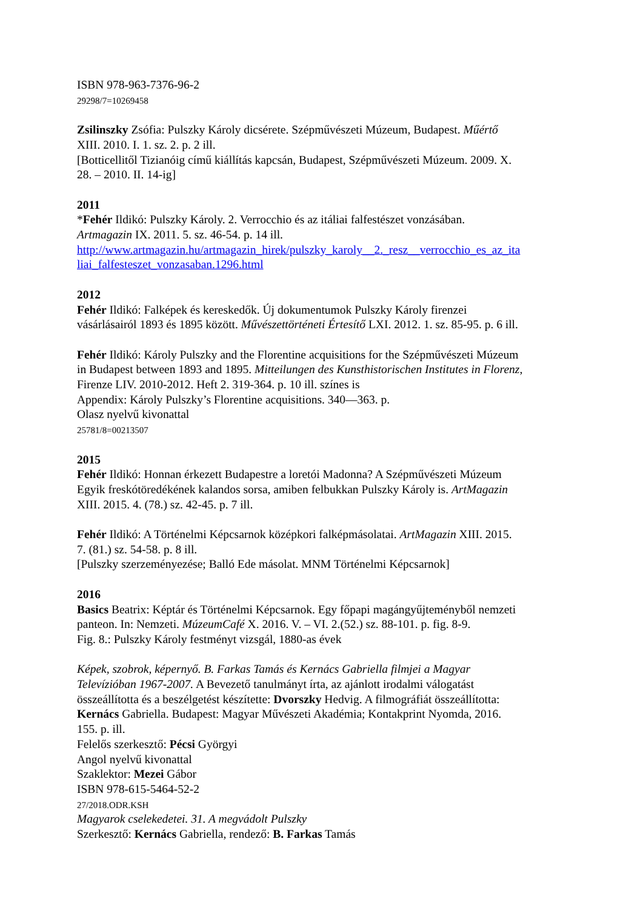ISBN 978-963-7376-96-2
29298/7=10269458
Zsilinszky Zsófia: Pulszky Károly dicsérete. Szépművészeti Múzeum, Budapest. Műértő
XIII. 2010. I. 1. sz. 2. p. 2 ill.
[Botticellitől Tizianóig című kiállítás kapcsán, Budapest, Szépművészeti Múzeum. 2009. X.
28. – 2010. II. 14-ig]
2011
*Fehér Ildikó: Pulszky Károly. 2. Verrocchio és az itáliai falfestészet vonzásában.
Artmagazin IX. 2011. 5. sz. 46-54. p. 14 ill.
http://www.artmagazin.hu/artmagazin_hirek/pulszky_karoly__2._resz__verrocchio_es_az_ita
liai_falfesteszet_vonzasaban.1296.html
2012
Fehér Ildikó: Falképek és kereskedők. Új dokumentumok Pulszky Károly firenzei
vásárlásairól 1893 és 1895 között. Művészettörténeti Értesítő LXI. 2012. 1. sz. 85-95. p. 6 ill.
Fehér Ildikó: Károly Pulszky and the Florentine acquisitions for the Szépművészeti Múzeum
in Budapest between 1893 and 1895. Mitteilungen des Kunsthistorischen Institutes in Florenz,
Firenze LIV. 2010-2012. Heft 2. 319-364. p. 10 ill. színes is
Appendix: Károly Pulszky’s Florentine acquisitions. 340—363. p.
Olasz nyelvű kivonattal
25781/8=00213507
2015
Fehér Ildikó: Honnan érkezett Budapestre a loretói Madonna? A Szépművészeti Múzeum
Egyik freskótöredékének kalandos sorsa, amiben felbukkan Pulszky Károly is. ArtMagazin
XIII. 2015. 4. (78.) sz. 42-45. p. 7 ill.
Fehér Ildikó: A Történelmi Képcsarnok középkori falképmásolatai. ArtMagazin XIII. 2015.
7. (81.) sz. 54-58. p. 8 ill.
[Pulszky szerzeményezése; Balló Ede másolat. MNM Történelmi Képcsarnok]
2016
Basics Beatrix: Képtár és Történelmi Képcsarnok. Egy főpapi magángyűjteményből nemzeti
panteon. In: Nemzeti. MúzeumCafé X. 2016. V. – VI. 2.(52.) sz. 88-101. p. fig. 8-9.
Fig. 8.: Pulszky Károly festményt vizsgál, 1880-as évek
Képek, szobrok, képernyő. B. Farkas Tamás és Kernács Gabriella filmjei a Magyar
Televízióban 1967-2007. A Bevezető tanulmányt írta, az ajánlott irodalmi válogatást
összeállította és a beszélgetést készítette: Dvorszky Hedvig. A filmográfiát összeállította:
Kernács Gabriella. Budapest: Magyar Művészeti Akadémia; Kontakprint Nyomda, 2016.
155. p. ill.
Felelős szerkesztő: Pécsi Györgyi
Angol nyelvű kivonattal
Szaklektor: Mezei Gábor
ISBN 978-615-5464-52-2
27/2018.ODR.KSH
Magyarok cselekedetei. 31. A megvádolt Pulszky
Szerkesztő: Kernács Gabriella, rendező: B. Farkas Tamás